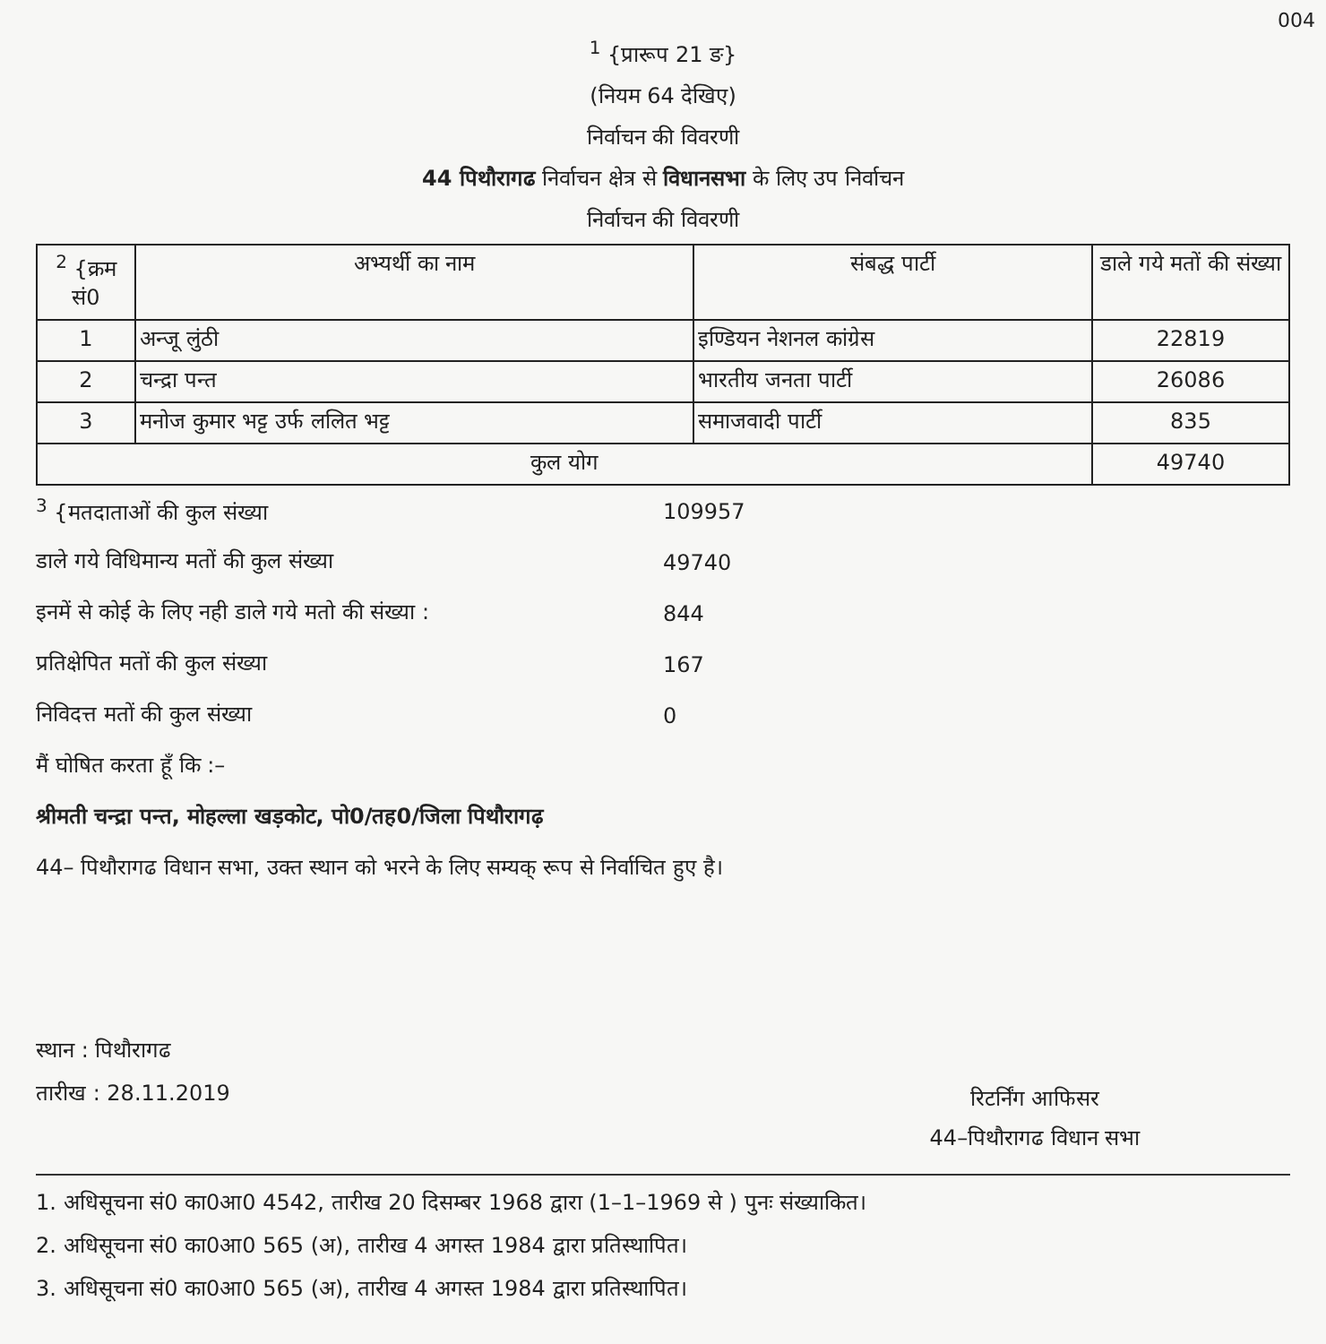004
<sup>1</sup> {प्रारूप 21 ङ}
(नियम 64 देखिए)
निर्वाचन की विवरणी
44 पिथौरागढ निर्वाचन क्षेत्र से विधानसभा के लिए उप निर्वाचन
निर्वाचन की विवरणी
| <sup>2</sup> {क्रम सं0 | अभ्यर्थी का नाम | संबद्ध पार्टी | डाले गये मतों की संख्या |
| --- | --- | --- | --- |
| 1 | अन्जू लुंठी | इण्डियन नेशनल कांग्रेस | 22819 |
| 2 | चन्द्रा पन्त | भारतीय जनता पार्टी | 26086 |
| 3 | मनोज कुमार भट्ट उर्फ ललित भट्ट | समाजवादी पार्टी | 835 |
| कुल योग | | | 49740 |
<sup>3</sup> {मतदाताओं की कुल संख्या 109957
डाले गये विधिमान्य मतों की कुल संख्या 49740
इनमें से कोई के लिए नही डाले गये मतो की संख्या : 844
प्रतिक्षेपित मतों की कुल संख्या 167
निविदत्त मतों की कुल संख्या 0
मैं घोषित करता हूँ कि :–
श्रीमती चन्द्रा पन्त, मोहल्ला खड़कोट, पो0/तह0/जिला पिथौरागढ़
44– पिथौरागढ विधान सभा, उक्त स्थान को भरने के लिए सम्यक् रूप से निर्वाचित हुए है।
स्थान : पिथौरागढ
तारीख : 28.11.2019
रिटर्निंग आफिसर
44–पिथौरागढ विधान सभा
1. अधिसूचना सं0 का0आ0 4542, तारीख 20 दिसम्बर 1968 द्वारा (1–1–1969 से ) पुनः संख्याकित।
2. अधिसूचना सं0 का0आ0 565 (अ), तारीख 4 अगस्त 1984 द्वारा प्रतिस्थापित।
3. अधिसूचना सं0 का0आ0 565 (अ), तारीख 4 अगस्त 1984 द्वारा प्रतिस्थापित।